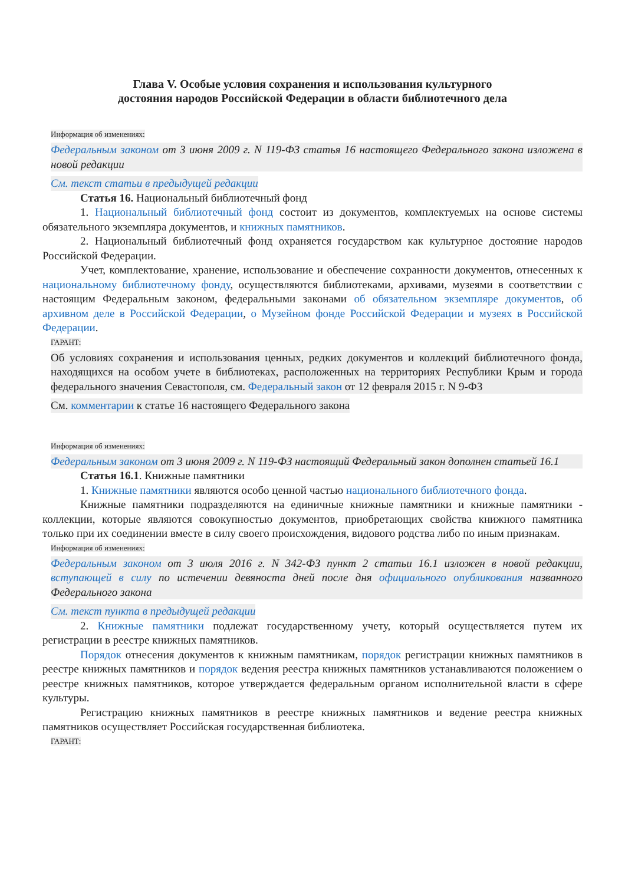Глава V. Особые условия сохранения и использования культурного
достояния народов Российской Федерации в области библиотечного дела
Информация об изменениях:
Федеральным законом от 3 июня 2009 г. N 119-ФЗ статья 16 настоящего Федерального закона изложена в новой редакции
См. текст статьи в предыдущей редакции
Статья 16. Национальный библиотечный фонд
1. Национальный библиотечный фонд состоит из документов, комплектуемых на основе системы обязательного экземпляра документов, и книжных памятников.
2. Национальный библиотечный фонд охраняется государством как культурное достояние народов Российской Федерации.
Учет, комплектование, хранение, использование и обеспечение сохранности документов, отнесенных к национальному библиотечному фонду, осуществляются библиотеками, архивами, музеями в соответствии с настоящим Федеральным законом, федеральными законами об обязательном экземпляре документов, об архивном деле в Российской Федерации, о Музейном фонде Российской Федерации и музеях в Российской Федерации.
ГАРАНТ:
Об условиях сохранения и использования ценных, редких документов и коллекций библиотечного фонда, находящихся на особом учете в библиотеках, расположенных на территориях Республики Крым и города федерального значения Севастополя, см. Федеральный закон от 12 февраля 2015 г. N 9-ФЗ
См. комментарии к статье 16 настоящего Федерального закона
Информация об изменениях:
Федеральным законом от 3 июня 2009 г. N 119-ФЗ настоящий Федеральный закон дополнен статьей 16.1
Статья 16.1. Книжные памятники
1. Книжные памятники являются особо ценной частью национального библиотечного фонда.
Книжные памятники подразделяются на единичные книжные памятники и книжные памятники - коллекции, которые являются совокупностью документов, приобретающих свойства книжного памятника только при их соединении вместе в силу своего происхождения, видового родства либо по иным признакам.
Информация об изменениях:
Федеральным законом от 3 июля 2016 г. N 342-ФЗ пункт 2 статьи 16.1 изложен в новой редакции, вступающей в силу по истечении девяноста дней после дня официального опубликования названного Федерального закона
См. текст пункта в предыдущей редакции
2. Книжные памятники подлежат государственному учету, который осуществляется путем их регистрации в реестре книжных памятников.
Порядок отнесения документов к книжным памятникам, порядок регистрации книжных памятников в реестре книжных памятников и порядок ведения реестра книжных памятников устанавливаются положением о реестре книжных памятников, которое утверждается федеральным органом исполнительной власти в сфере культуры.
Регистрацию книжных памятников в реестре книжных памятников и ведение реестра книжных памятников осуществляет Российская государственная библиотека.
ГАРАНТ: